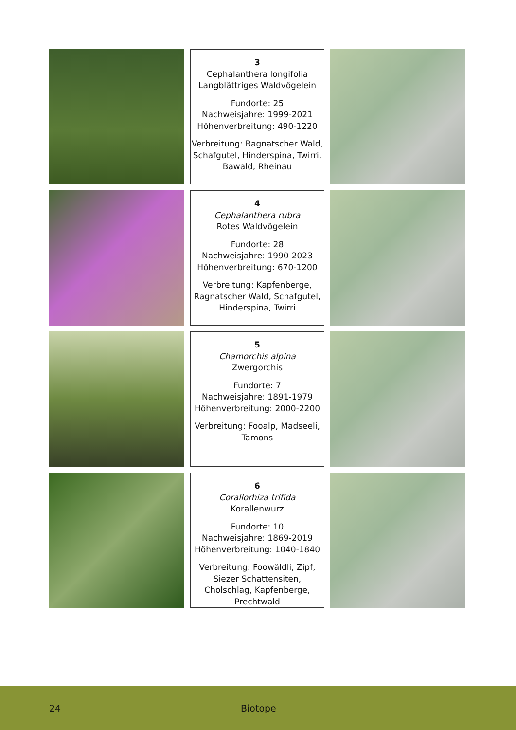3
Cephalanthera longifolia
Langblättriges Waldvögelein
Fundorte: 25
Nachweisjahre: 1999-2021
Höhenverbreitung: 490-1220
Verbreitung: Ragnatscher Wald, Schafgutel, Hinderspina, Twirri, Bawald, Rheinau
4
Cephalanthera rubra
Rotes Waldvögelein
Fundorte: 28
Nachweisjahre: 1990-2023
Höhenverbreitung: 670-1200
Verbreitung: Kapfenberge, Ragnatscher Wald, Schafgutel, Hinderspina, Twirri
5
Chamorchis alpina
Zwergorchis
Fundorte: 7
Nachweisjahre: 1891-1979
Höhenverbreitung: 2000-2200
Verbreitung: Fooalp, Madseeli, Tamons
6
Corallorhiza trifida
Korallenwurz
Fundorte: 10
Nachweisjahre: 1869-2019
Höhenverbreitung: 1040-1840
Verbreitung: Foowäldli, Zipf, Siezer Schattensiten, Cholschlag, Kapfenberge, Prechtwald
24 Biotope